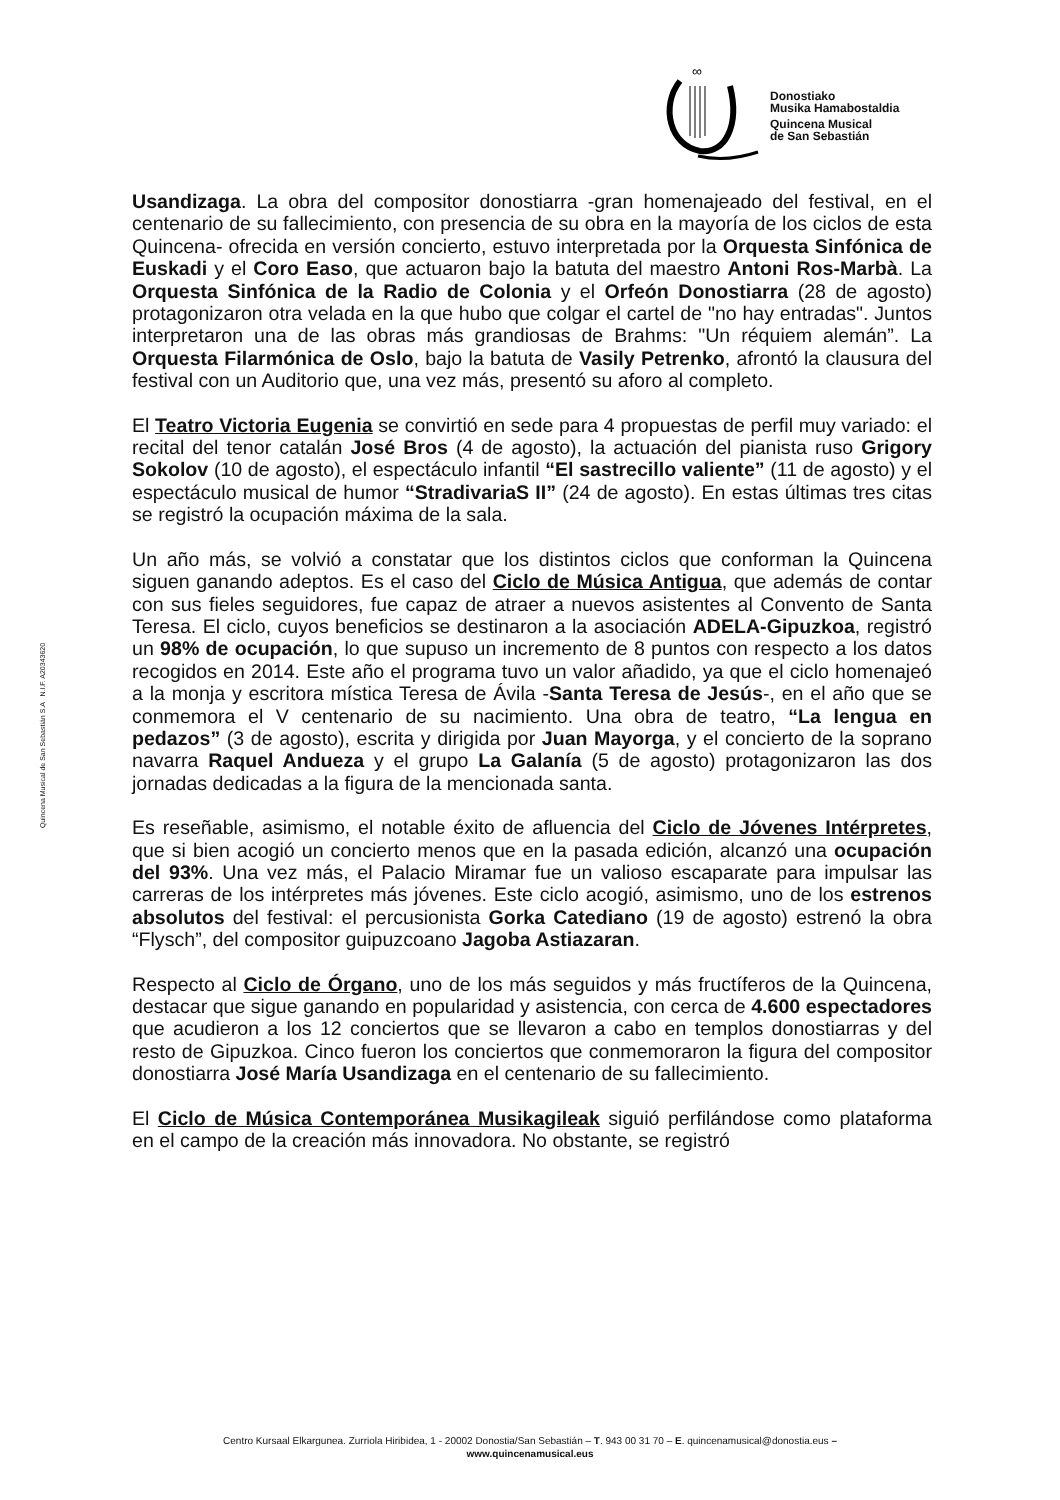∞
Donostiako
Musika Hamabostaldia
Quincena Musical
de San Sebastián
Quincena Musical de San Sebastián S.A N.I.F. A20343620
Usandizaga. La obra del compositor donostiarra -gran homenajeado del festival, en el centenario de su fallecimiento, con presencia de su obra en la mayoría de los ciclos de esta Quincena- ofrecida en versión concierto, estuvo interpretada por la Orquesta Sinfónica de Euskadi y el Coro Easo, que actuaron bajo la batuta del maestro Antoni Ros-Marbà. La Orquesta Sinfónica de la Radio de Colonia y el Orfeón Donostiarra (28 de agosto) protagonizaron otra velada en la que hubo que colgar el cartel de "no hay entradas". Juntos interpretaron una de las obras más grandiosas de Brahms: "Un réquiem alemán”. La Orquesta Filarmónica de Oslo, bajo la batuta de Vasily Petrenko, afrontó la clausura del festival con un Auditorio que, una vez más, presentó su aforo al completo.
El Teatro Victoria Eugenia se convirtió en sede para 4 propuestas de perfil muy variado: el recital del tenor catalán José Bros (4 de agosto), la actuación del pianista ruso Grigory Sokolov (10 de agosto), el espectáculo infantil “El sastrecillo valiente” (11 de agosto) y el espectáculo musical de humor “StradivariaS II” (24 de agosto). En estas últimas tres citas se registró la ocupación máxima de la sala.
Un año más, se volvió a constatar que los distintos ciclos que conforman la Quincena siguen ganando adeptos. Es el caso del Ciclo de Música Antigua, que además de contar con sus fieles seguidores, fue capaz de atraer a nuevos asistentes al Convento de Santa Teresa. El ciclo, cuyos beneficios se destinaron a la asociación ADELA-Gipuzkoa, registró un 98% de ocupación, lo que supuso un incremento de 8 puntos con respecto a los datos recogidos en 2014. Este año el programa tuvo un valor añadido, ya que el ciclo homenajeó a la monja y escritora mística Teresa de Ávila -Santa Teresa de Jesús-, en el año que se conmemora el V centenario de su nacimiento. Una obra de teatro, “La lengua en pedazos” (3 de agosto), escrita y dirigida por Juan Mayorga, y el concierto de la soprano navarra Raquel Andueza y el grupo La Galanía (5 de agosto) protagonizaron las dos jornadas dedicadas a la figura de la mencionada santa.
Es reseñable, asimismo, el notable éxito de afluencia del Ciclo de Jóvenes Intérpretes, que si bien acogió un concierto menos que en la pasada edición, alcanzó una ocupación del 93%. Una vez más, el Palacio Miramar fue un valioso escaparate para impulsar las carreras de los intérpretes más jóvenes. Este ciclo acogió, asimismo, uno de los estrenos absolutos del festival: el percusionista Gorka Catediano (19 de agosto) estrenó la obra “Flysch”, del compositor guipuzcoano Jagoba Astiazaran.
Respecto al Ciclo de Órgano, uno de los más seguidos y más fructíferos de la Quincena, destacar que sigue ganando en popularidad y asistencia, con cerca de 4.600 espectadores que acudieron a los 12 conciertos que se llevaron a cabo en templos donostiarras y del resto de Gipuzkoa. Cinco fueron los conciertos que conmemoraron la figura del compositor donostiarra José María Usandizaga en el centenario de su fallecimiento.
El Ciclo de Música Contemporánea Musikagileak siguió perfilándose como plataforma en el campo de la creación más innovadora. No obstante, se registró
Centro Kursaal Elkargunea. Zurriola Hiribidea, 1 - 20002 Donostia/San Sebastián – T. 943 00 31 70 – E. quincenamusical@donostia.eus –
www.quincenamusical.eus